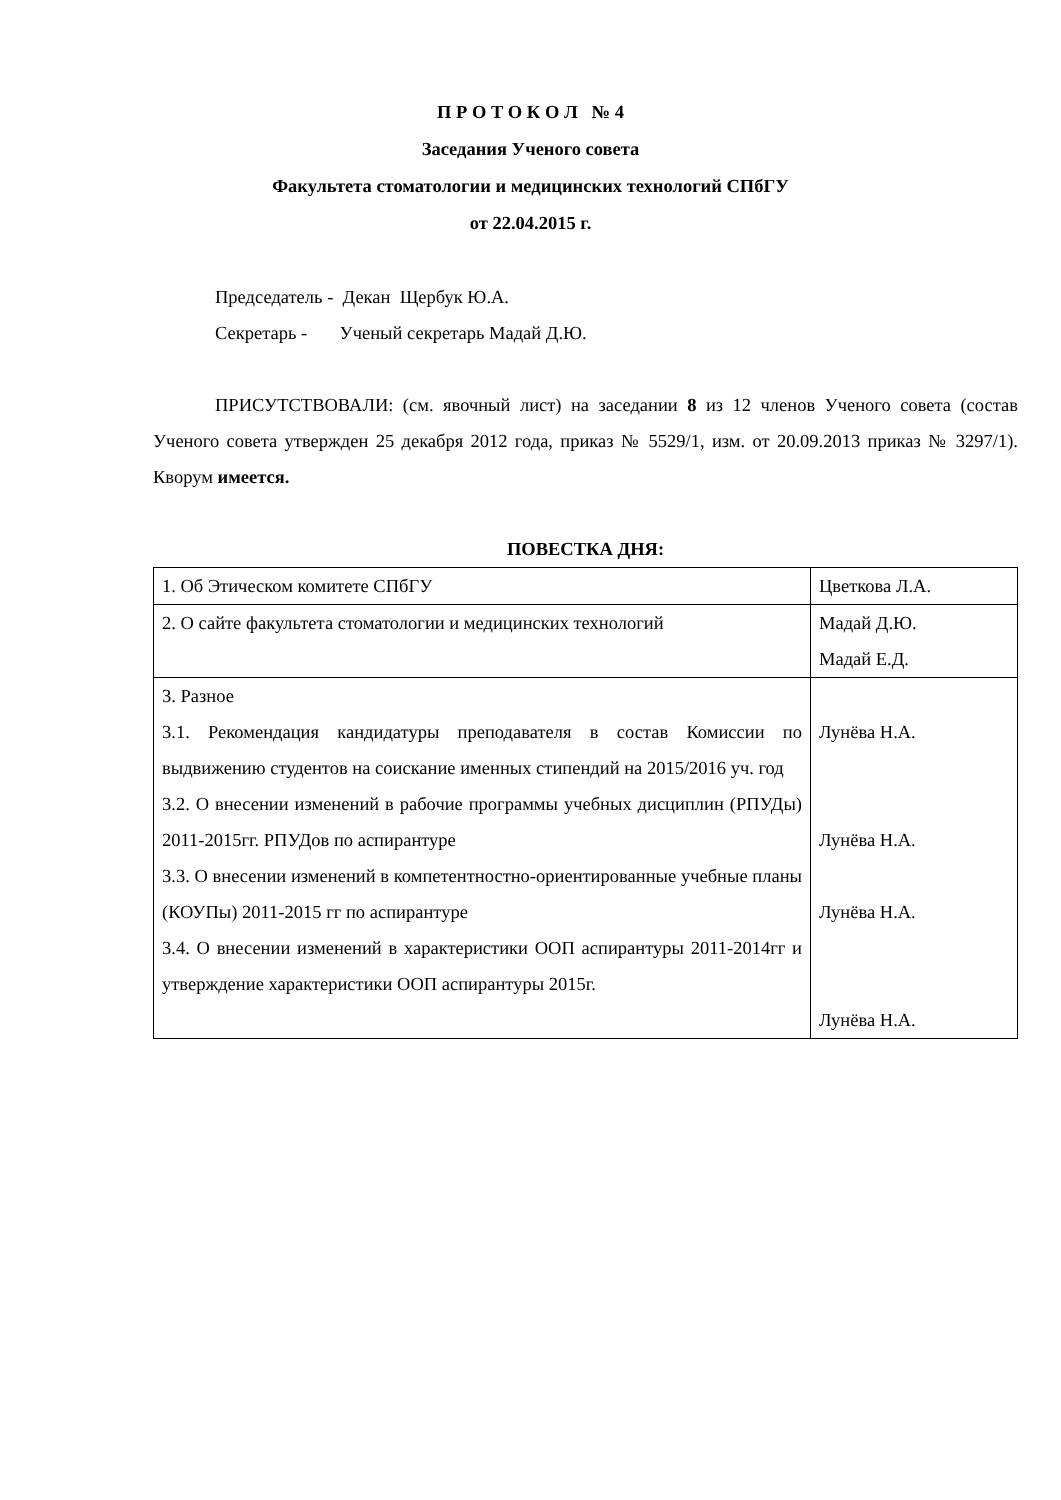П Р О Т О К О Л № 4
Заседания Ученого совета
Факультета стоматологии и медицинских технологий СПбГУ
от 22.04.2015 г.
Председатель - Декан Щербук Ю.А.
Секретарь - Ученый секретарь Мадай Д.Ю.
ПРИСУТСТВОВАЛИ: (см. явочный лист) на заседании 8 из 12 членов Ученого совета (состав Ученого совета утвержден 25 декабря 2012 года, приказ № 5529/1, изм. от 20.09.2013 приказ № 3297/1). Кворум имеется.
ПОВЕСТКА ДНЯ:
| 1. Об Этическом комитете СПбГУ | Цветкова Л.А. |
| 2. О сайте факультета стоматологии и медицинских технологий | Мадай Д.Ю. Мадай Е.Д. |
| 3. Разное 3.1. Рекомендация кандидатуры преподавателя в состав Комиссии по выдвижению студентов на соискание именных стипендий на 2015/2016 уч. год 3.2. О внесении изменений в рабочие программы учебных дисциплин (РПУДы) 2011-2015гг. РПУДов по аспирантуре 3.3. О внесении изменений в компетентностно-ориентированные учебные планы (КОУПы) 2011-2015 гг по аспирантуре 3.4. О внесении изменений в характеристики ООП аспирантуры 2011-2014гг и утверждение характеристики ООП аспирантуры 2015г. | Лунёва Н.А. Лунёва Н.А. Лунёва Н.А. Лунёва Н.А. |